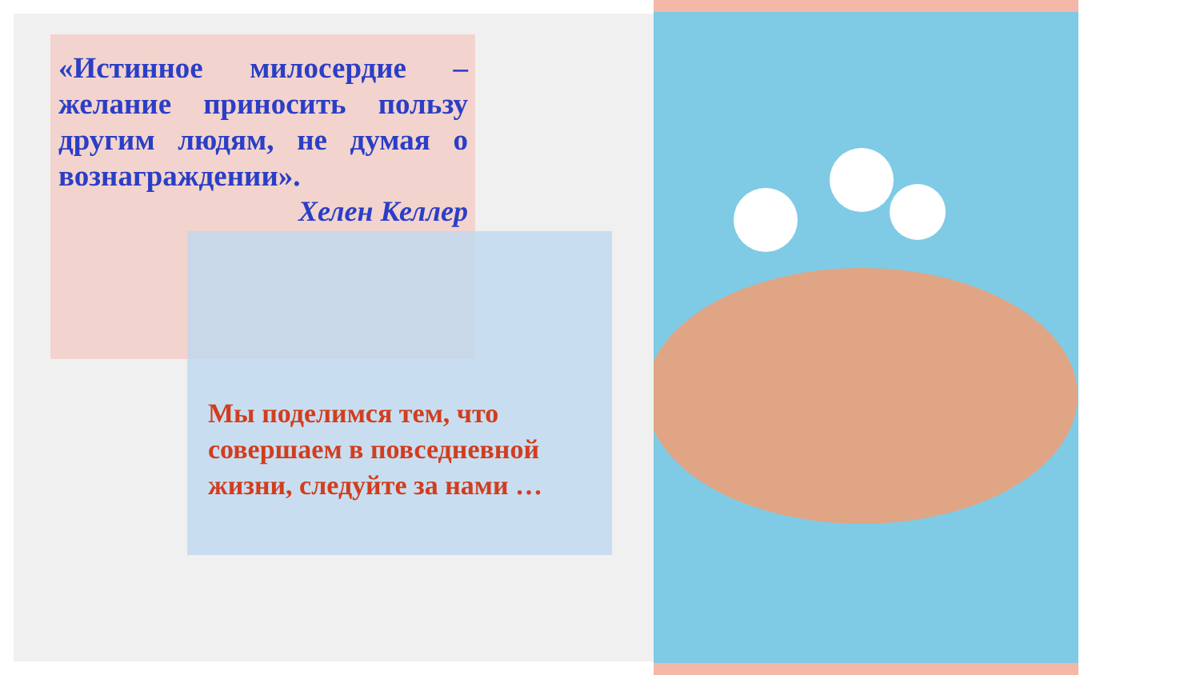«Истинное милосердие – желание приносить пользу другим людям, не думая о вознаграждении».
Хелен Келлер
Мы поделимся тем, что совершаем в повседневной жизни, следуйте за нами …